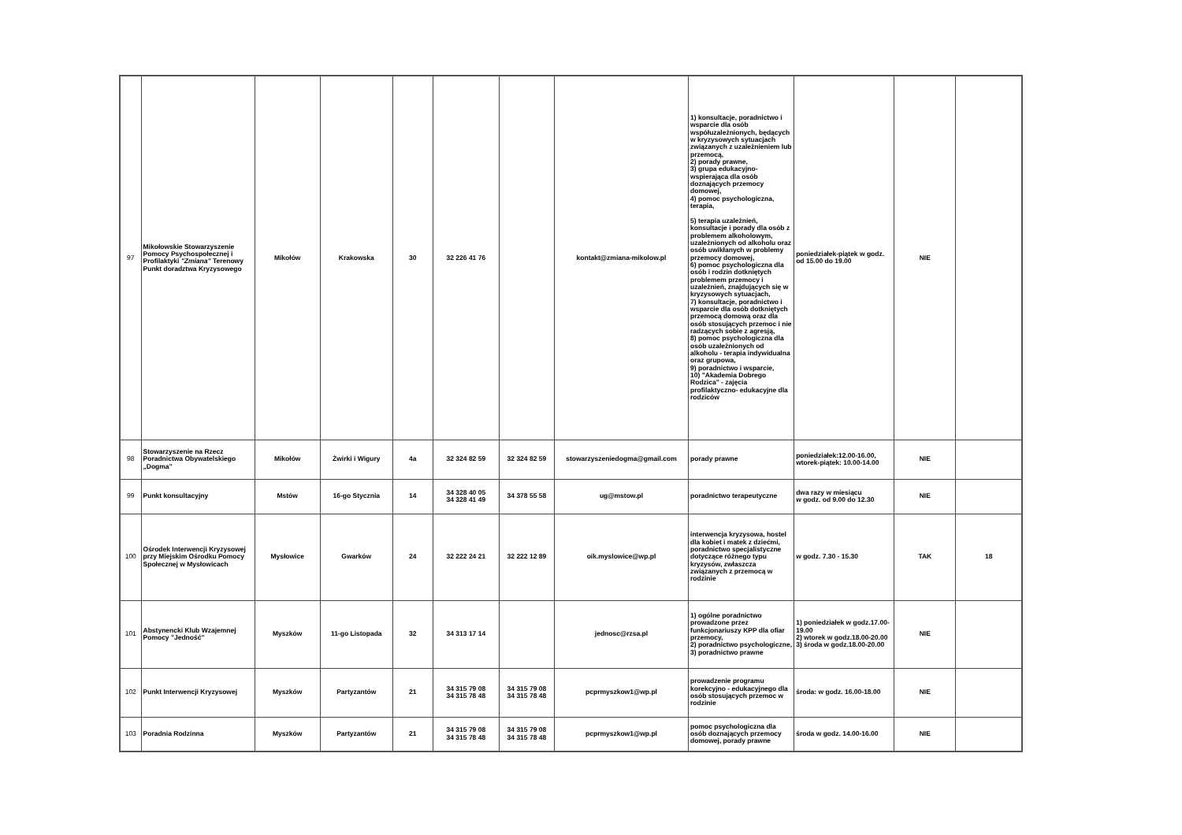| 97 | Mikołowskie Stowarzyszenie Pomocy Psychospołecznej i Profilaktyki "Zmiana" Terenowy Punkt doradztwa Kryzysowego | Mikołów | Krakowska | 30 | 32 226 41 76 | | kontakt@zmiana-mikolow.pl | 1) konsultacje, poradnictwo i wsparcie dla osób współuzależnionych, będących w kryzysowych sytuacjach związanych z uzależnieniem lub przemocą, 2) porady prawne, 3) grupa edukacyjno-wspierająca dla osób doznających przemocy domowej, 4) pomoc psychologiczna, terapia, 5) terapia uzależnień, konsultacje i porady dla osób z problemem alkoholowym, uzależnionych od alkoholu oraz osób uwikłanych w problemy przemocy domowej, 6) pomoc psychologiczna dla osób i rodzin dotkniętych problemem przemocy i uzależnień, znajdujących się w kryzysowych sytuacjach, 7) konsultacje, poradnictwo i wsparcie dla osób dotkniętych przemocą domową oraz dla osób stosujących przemoc i nie radzących sobie z agresją, 8) pomoc psychologiczna dla osób uzależnionych od alkoholu - terapia indywidualna oraz grupowa, 9) poradnictwo i wsparcie, 10) "Akademia Dobrego Rodzica" - zajęcia profilaktyczno- edukacyjne dla rodziców | poniedziałek-piątek w godz. od 15.00 do 19.00 | NIE | |
| 98 | Stowarzyszenie na Rzecz Poradnictwa Obywatelskiego „Dogma” | Mikołów | Żwirki i Wigury | 4a | 32 324 82 59 | 32 324 82 59 | stowarzyszeniedogma@gmail.com | porady prawne | poniedziałek:12.00-16.00, wtorek-piątek: 10.00-14.00 | NIE | |
| 99 | Punkt konsultacyjny | Mstów | 16-go Stycznia | 14 | 34 328 40 05 34 328 41 49 | 34 378 55 58 | ug@mstow.pl | poradnictwo terapeutyczne | dwa razy w miesiącu w godz. od 9.00 do 12.30 | NIE | |
| 100 | Ośrodek Interwencji Kryzysowej przy Miejskim Ośrodku Pomocy Społecznej w Mysłowicach | Mysłowice | Gwarków | 24 | 32 222 24 21 | 32 222 12 89 | oik.myslowice@wp.pl | interwencja kryzysowa, hostel dla kobiet i matek z dziećmi, poradnictwo specjalistyczne dotyczące różnego typu kryzysów, zwłaszcza związanych z przemocą w rodzinie | w godz. 7.30 - 15.30 | TAK | 18 |
| 101 | Abstynencki Klub Wzajemnej Pomocy "Jedność" | Myszków | 11-go Listopada | 32 | 34 313 17 14 | | jednosc@rzsa.pl | 1) ogólne poradnictwo prowadzone przez funkcjonariuszy KPP dla ofiar przemocy, 2) poradnictwo psychologiczne, 3) poradnictwo prawne | 1) poniedziałek w godz.17.00-19.00 2) wtorek w godz.18.00-20.00 3) środa w godz.18.00-20.00 | NIE | |
| 102 | Punkt Interwencji Kryzysowej | Myszków | Partyzantów | 21 | 34 315 79 08 34 315 78 48 | 34 315 79 08 34 315 78 48 | pcprmyszkow1@wp.pl | prowadzenie programu korekcyjno - edukacyjnego dla osób stosujących przemoc w rodzinie | środa: w godz. 16.00-18.00 | NIE | |
| 103 | Poradnia Rodzinna | Myszków | Partyzantów | 21 | 34 315 79 08 34 315 78 48 | 34 315 79 08 34 315 78 48 | pcprmyszkow1@wp.pl | pomoc psychologiczna dla osób doznających przemocy domowej, porady prawne | środa w godz. 14.00-16.00 | NIE | |